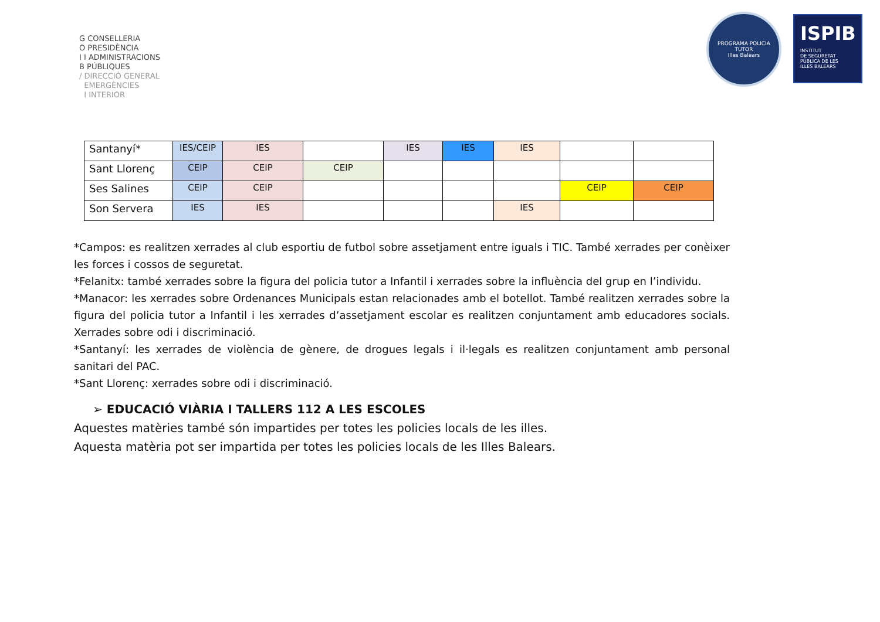G CONSELLERIA
O PRESIDÈNCIA
I I ADMINISTRACIONS
B PÚBLIQUES
/ DIRECCIÓ GENERAL
EMERGÈNCIES
I INTERIOR
PROGRAMA POLICIA TUTOR
Illes Balears
ISPIB
INSTITUT
DE SEGURETAT
PÚBLICA DE LES
ILLES BALEARS
| Santanyí* | IES/CEIP | IES | | IES | IES | IES | | |
| Sant Llorenç | CEIP | CEIP | CEIP | | | | | |
| Ses Salines | CEIP | CEIP | | | | | CEIP | CEIP |
| Son Servera | IES | IES | | | | IES | | |
*Campos: es realitzen xerrades al club esportiu de futbol sobre assetjament entre iguals i TIC. També xerrades per conèixer les forces i cossos de seguretat.
*Felanitx: també xerrades sobre la figura del policia tutor a Infantil i xerrades sobre la influència del grup en l’individu.
*Manacor: les xerrades sobre Ordenances Municipals estan relacionades amb el botellot. També realitzen xerrades sobre la figura del policia tutor a Infantil i les xerrades d’assetjament escolar es realitzen conjuntament amb educadores socials. Xerrades sobre odi i discriminació.
*Santanyí: les xerrades de violència de gènere, de drogues legals i il·legals es realitzen conjuntament amb personal sanitari del PAC.
*Sant Llorenç: xerrades sobre odi i discriminació.
➢ EDUCACIÓ VIÀRIA I TALLERS 112 A LES ESCOLES
Aquestes matèries també són impartides per totes les policies locals de les illes.
Aquesta matèria pot ser impartida per totes les policies locals de les Illes Balears.